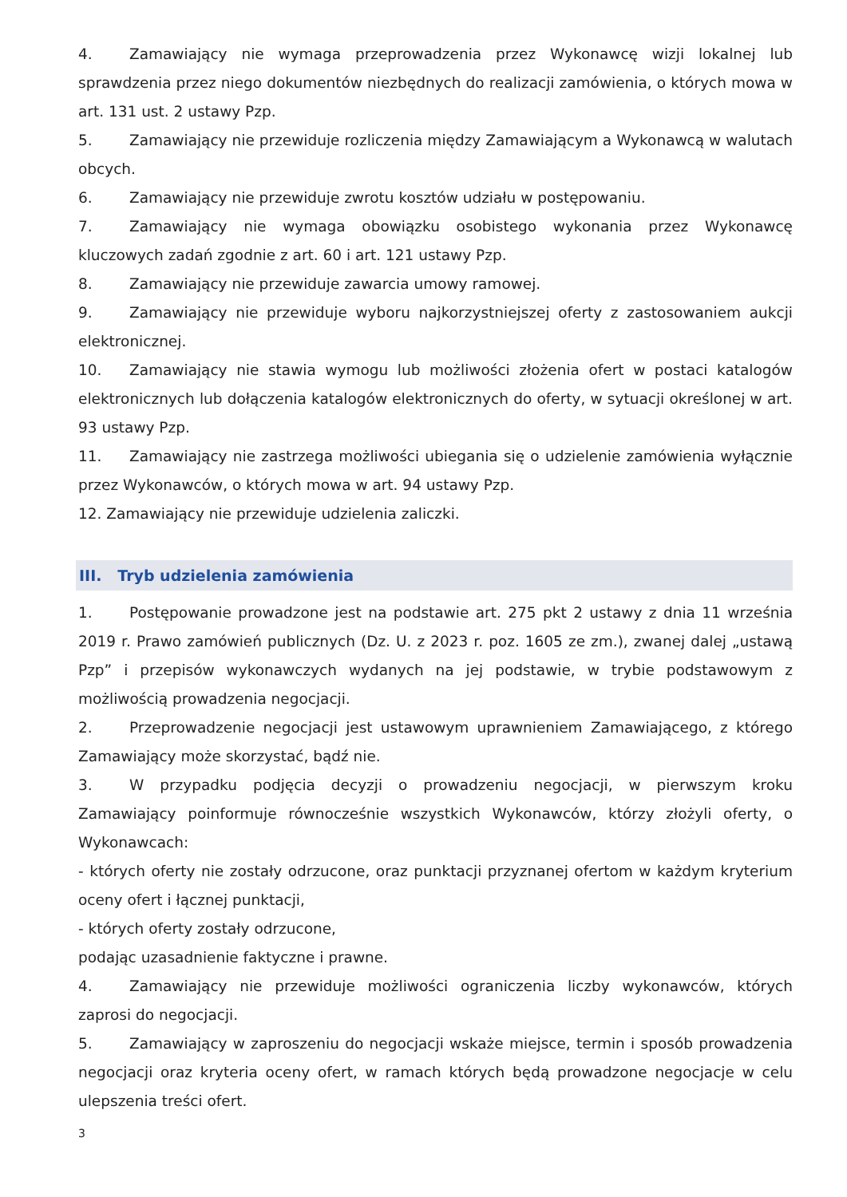4. Zamawiający nie wymaga przeprowadzenia przez Wykonawcę wizji lokalnej lub sprawdzenia przez niego dokumentów niezbędnych do realizacji zamówienia, o których mowa w art. 131 ust. 2 ustawy Pzp.
5. Zamawiający nie przewiduje rozliczenia między Zamawiającym a Wykonawcą w walutach obcych.
6. Zamawiający nie przewiduje zwrotu kosztów udziału w postępowaniu.
7. Zamawiający nie wymaga obowiązku osobistego wykonania przez Wykonawcę kluczowych zadań zgodnie z art. 60 i art. 121 ustawy Pzp.
8. Zamawiający nie przewiduje zawarcia umowy ramowej.
9. Zamawiający nie przewiduje wyboru najkorzystniejszej oferty z zastosowaniem aukcji elektronicznej.
10. Zamawiający nie stawia wymogu lub możliwości złożenia ofert w postaci katalogów elektronicznych lub dołączenia katalogów elektronicznych do oferty, w sytuacji określonej w art. 93 ustawy Pzp.
11. Zamawiający nie zastrzega możliwości ubiegania się o udzielenie zamówienia wyłącznie przez Wykonawców, o których mowa w art. 94 ustawy Pzp.
12. Zamawiający nie przewiduje udzielenia zaliczki.
III. Tryb udzielenia zamówienia
1. Postępowanie prowadzone jest na podstawie art. 275 pkt 2 ustawy z dnia 11 września 2019 r. Prawo zamówień publicznych (Dz. U. z 2023 r. poz. 1605 ze zm.), zwanej dalej „ustawą Pzp” i przepisów wykonawczych wydanych na jej podstawie, w trybie podstawowym z możliwością prowadzenia negocjacji.
2. Przeprowadzenie negocjacji jest ustawowym uprawnieniem Zamawiającego, z którego Zamawiający może skorzystać, bądź nie.
3. W przypadku podjęcia decyzji o prowadzeniu negocjacji, w pierwszym kroku Zamawiający poinformuje równocześnie wszystkich Wykonawców, którzy złożyli oferty, o Wykonawcach:
- których oferty nie zostały odrzucone, oraz punktacji przyznanej ofertom w każdym kryterium oceny ofert i łącznej punktacji,
- których oferty zostały odrzucone,
podając uzasadnienie faktyczne i prawne.
4. Zamawiający nie przewiduje możliwości ograniczenia liczby wykonawców, których zaprosi do negocjacji.
5. Zamawiający w zaproszeniu do negocjacji wskaże miejsce, termin i sposób prowadzenia negocjacji oraz kryteria oceny ofert, w ramach których będą prowadzone negocjacje w celu ulepszenia treści ofert.
3